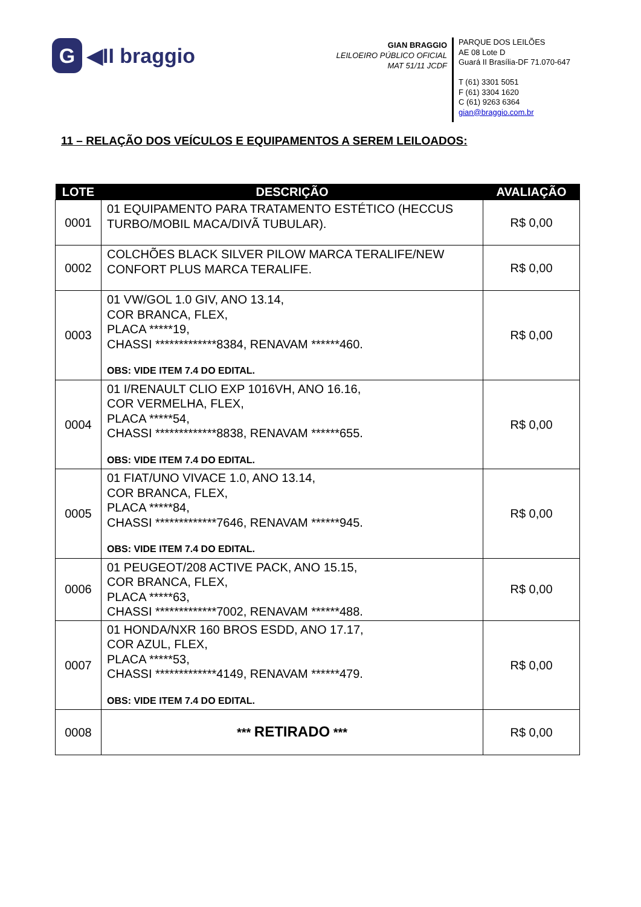G ◀II braggio
GIAN BRAGGIO
LEILOEIRO PÚBLICO OFICIAL
MAT 51/11 JCDF
PARQUE DOS LEILÕES
AE 08 Lote D
Guará II Brasília-DF 71.070-647
T (61) 3301 5051
F (61) 3304 1620
C (61) 9263 6364
gian@braggio.com.br
11 – RELAÇÃO DOS VEÍCULOS E EQUIPAMENTOS A SEREM LEILOADOS:
| LOTE | DESCRIÇÃO | AVALIAÇÃO |
| --- | --- | --- |
| 0001 | 01 EQUIPAMENTO PARA TRATAMENTO ESTÉTICO (HECCUS TURBO/MOBIL MACA/DIVÃ TUBULAR). | R$ 0,00 |
| 0002 | COLCHÕES BLACK SILVER PILOW MARCA TERALIFE/NEW CONFORT PLUS MARCA TERALIFE. | R$ 0,00 |
| 0003 | 01 VW/GOL 1.0 GIV, ANO 13.14, COR BRANCA, FLEX, PLACA *****19, CHASSI *************8384, RENAVAM ******460. OBS: VIDE ITEM 7.4 DO EDITAL. | R$ 0,00 |
| 0004 | 01 I/RENAULT CLIO EXP 1016VH, ANO 16.16, COR VERMELHA, FLEX, PLACA *****54, CHASSI *************8838, RENAVAM ******655. OBS: VIDE ITEM 7.4 DO EDITAL. | R$ 0,00 |
| 0005 | 01 FIAT/UNO VIVACE 1.0, ANO 13.14, COR BRANCA, FLEX, PLACA *****84, CHASSI *************7646, RENAVAM ******945. OBS: VIDE ITEM 7.4 DO EDITAL. | R$ 0,00 |
| 0006 | 01 PEUGEOT/208 ACTIVE PACK, ANO 15.15, COR BRANCA, FLEX, PLACA *****63, CHASSI *************7002, RENAVAM ******488. | R$ 0,00 |
| 0007 | 01 HONDA/NXR 160 BROS ESDD, ANO 17.17, COR AZUL, FLEX, PLACA *****53, CHASSI *************4149, RENAVAM ******479. OBS: VIDE ITEM 7.4 DO EDITAL. | R$ 0,00 |
| 0008 | *** RETIRADO *** | R$ 0,00 |